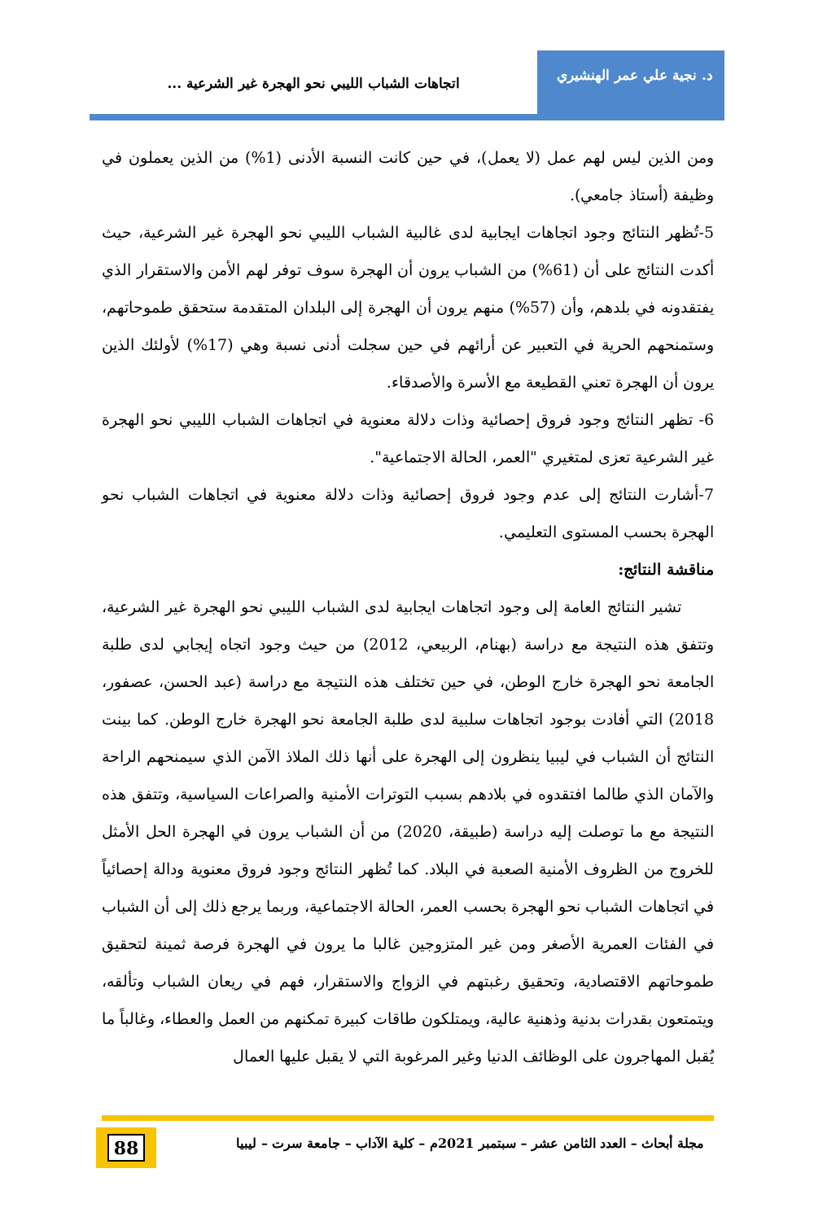د. نجية علي عمر الهنشيري
اتجاهات الشباب الليبي نحو الهجرة غير الشرعية ...
ومن الذين ليس لهم عمل (لا يعمل)، في حين كانت النسبة الأدنى (1%) من الذين يعملون في وظيفة (أستاذ جامعي).
5-تُظهر النتائج وجود اتجاهات ايجابية لدى غالبية الشباب الليبي نحو الهجرة غير الشرعية، حيث أكدت النتائج على أن (61%) من الشباب يرون أن الهجرة سوف توفر لهم الأمن والاستقرار الذي يفتقدونه في بلدهم، وأن (57%) منهم يرون أن الهجرة إلى البلدان المتقدمة ستحقق طموحاتهم، وستمنحهم الحرية في التعبير عن أرائهم في حين سجلت أدنى نسبة وهي (17%) لأولئك الذين يرون أن الهجرة تعني القطيعة مع الأسرة والأصدقاء.
6- تظهر النتائج وجود فروق إحصائية وذات دلالة معنوية في اتجاهات الشباب الليبي نحو الهجرة غير الشرعية تعزى لمتغيري "العمر، الحالة الاجتماعية".
7-أشارت النتائج إلى عدم وجود فروق إحصائية وذات دلالة معنوية في اتجاهات الشباب نحو الهجرة بحسب المستوى التعليمي.
مناقشة النتائج:
تشير النتائج العامة إلى وجود اتجاهات ايجابية لدى الشباب الليبي نحو الهجرة غير الشرعية، وتتفق هذه النتيجة مع دراسة (بهنام، الربيعي، 2012) من حيث وجود اتجاه إيجابي لدى طلبة الجامعة نحو الهجرة خارج الوطن، في حين تختلف هذه النتيجة مع دراسة (عبد الحسن، عصفور، 2018) التي أفادت بوجود اتجاهات سلبية لدى طلبة الجامعة نحو الهجرة خارج الوطن. كما بينت النتائج أن الشباب في ليبيا ينظرون إلى الهجرة على أنها ذلك الملاذ الآمن الذي سيمنحهم الراحة والآمان الذي طالما افتقدوه في بلادهم بسبب التوترات الأمنية والصراعات السياسية، وتتفق هذه النتيجة مع ما توصلت إليه دراسة (طبيقة، 2020) من أن الشباب يرون في الهجرة الحل الأمثل للخروج من الظروف الأمنية الصعبة في البلاد. كما تُظهر النتائج وجود فروق معنوية ودالة إحصائياً في اتجاهات الشباب نحو الهجرة بحسب العمر، الحالة الاجتماعية، وربما يرجع ذلك إلى أن الشباب في الفئات العمرية الأصغر ومن غير المتزوجين غالبا ما يرون في الهجرة فرصة ثمينة لتحقيق طموحاتهم الاقتصادية، وتحقيق رغبتهم في الزواج والاستقرار، فهم في ريعان الشباب وتألقه، ويتمتعون بقدرات بدنية وذهنية عالية، ويمتلكون طاقات كبيرة تمكنهم من العمل والعطاء، وغالباً ما يُقبل المهاجرون على الوظائف الدنيا وغير المرغوبة التي لا يقبل عليها العمال
مجلة أبحاث – العدد الثامن عشر – سبتمبر 2021م – كلية الآداب – جامعة سرت – ليبيا
88